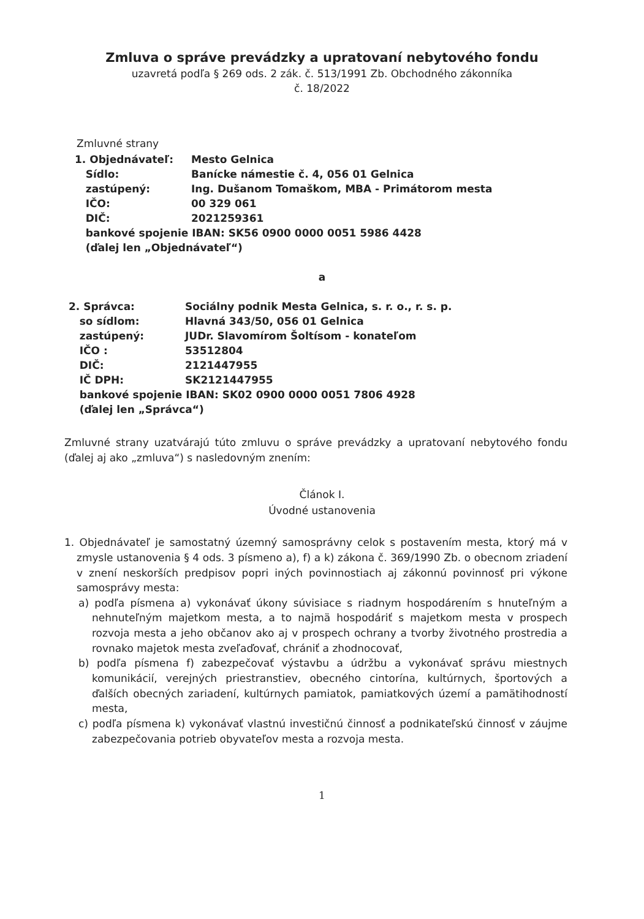Zmluva o správe prevádzky a upratovaní nebytového fondu
uzavretá podľa § 269 ods. 2 zák. č. 513/1991 Zb. Obchodného zákonníka
č. 18/2022
Zmluvné strany
| 1. Objednávateľ: | Mesto Gelnica |
| Sídlo: | Banícke námestie č. 4, 056 01 Gelnica |
| zastúpený: | Ing. Dušanom Tomaškom, MBA - Primátorom mesta |
| IČO: | 00 329 061 |
| DIČ: | 2021259361 |
| bankové spojenie IBAN: SK56 0900 0000 0051 5986 4428 | |
| (ďalej len „Objednávateľ“) | |
a
| 2. Správca: | Sociálny podnik Mesta Gelnica, s. r. o., r. s. p. |
| so sídlom: | Hlavná 343/50, 056 01 Gelnica |
| zastúpený: | JUDr. Slavomírom Šoltísom - konateľom |
| IČO : | 53512804 |
| DIČ: | 2121447955 |
| IČ DPH: | SK2121447955 |
| bankové spojenie IBAN: SK02 0900 0000 0051 7806 4928 | |
| (ďalej len „Správca“) | |
Zmluvné strany uzatvárajú túto zmluvu o správe prevádzky a upratovaní nebytového fondu (ďalej aj ako „zmluva“) s nasledovným znením:
Článok I.
Úvodné ustanovenia
1. Objednávateľ je samostatný územný samosprávny celok s postavením mesta, ktorý má v zmysle ustanovenia § 4 ods. 3 písmeno a), f) a k) zákona č. 369/1990 Zb. o obecnom zriadení v znení neskorších predpisov popri iných povinnostiach aj zákonnú povinnosť pri výkone samosprávy mesta:
a) podľa písmena a) vykonávať úkony súvisiace s riadnym hospodárením s hnuteľným a nehnuteľným majetkom mesta, a to najmä hospodáriť s majetkom mesta v prospech rozvoja mesta a jeho občanov ako aj v prospech ochrany a tvorby životného prostredia a rovnako majetok mesta zveľaďovať, chrániť a zhodnocovať,
b) podľa písmena f) zabezpečovať výstavbu a údržbu a vykonávať správu miestnych komunikácií, verejných priestranstiev, obecného cintorína, kultúrnych, športových a ďalších obecných zariadení, kultúrnych pamiatok, pamiatkových území a pamätihodností mesta,
c) podľa písmena k) vykonávať vlastnú investičnú činnosť a podnikateľskú činnosť v záujme zabezpečovania potrieb obyvateľov mesta a rozvoja mesta.
1